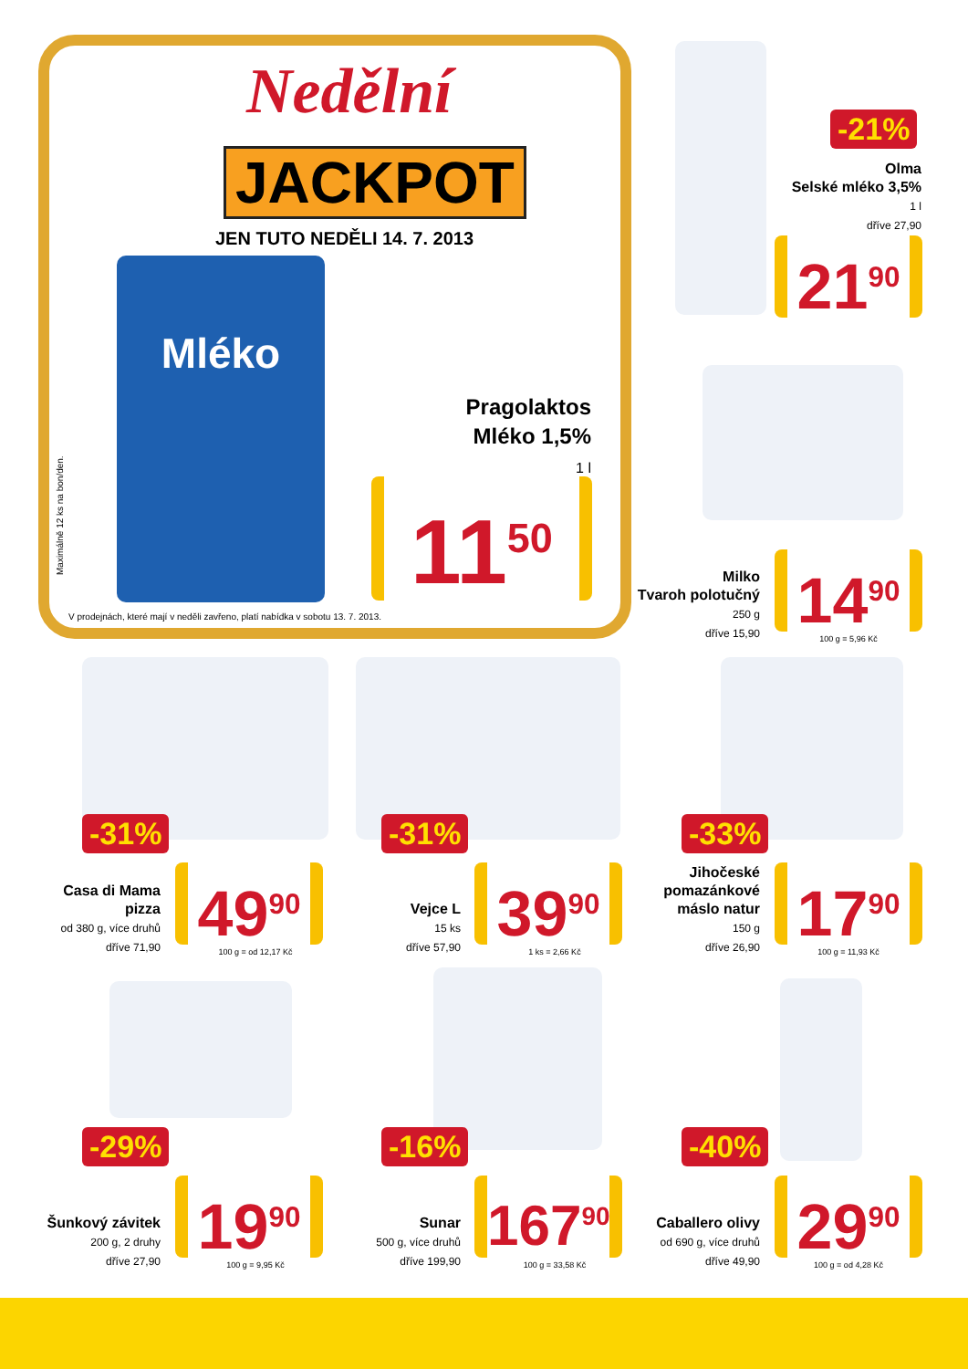Nedělní
JACKPOT
JEN TUTO NEDĚLI 14. 7. 2013
Mléko
Maximálně 12 ks na bon/den.
Pragolaktos
Mléko 1,5%
1 l
11<sup>50</sup>
V prodejnách, které mají v neděli zavřeno, platí nabídka v sobotu 13. 7. 2013.
-21%
Olma
Selské mléko 3,5%
1 l
dříve 27,90
21<sup>90</sup>
Milko
Tvaroh polotučný
250 g
dříve 15,90
14<sup>90</sup>
100 g = 5,96 Kč
-31% -31% -33%
Casa di Mama
pizza
od 380 g, více druhů
dříve 71,90
49<sup>90</sup>
100 g = od 12,17 Kč
Vejce L
15 ks
dříve 57,90
39<sup>90</sup>
1 ks = 2,66 Kč
Jihočeské
pomazánkové
máslo natur
150 g
dříve 26,90
17<sup>90</sup>
100 g = 11,93 Kč
-29% -16% -40%
Šunkový závitek
200 g, 2 druhy
dříve 27,90
19<sup>90</sup>
100 g = 9,95 Kč
Sunar
500 g, více druhů
dříve 199,90
167<sup>90</sup>
100 g = 33,58 Kč
Caballero olivy
od 690 g, více druhů
dříve 49,90
29<sup>90</sup>
100 g = od 4,28 Kč